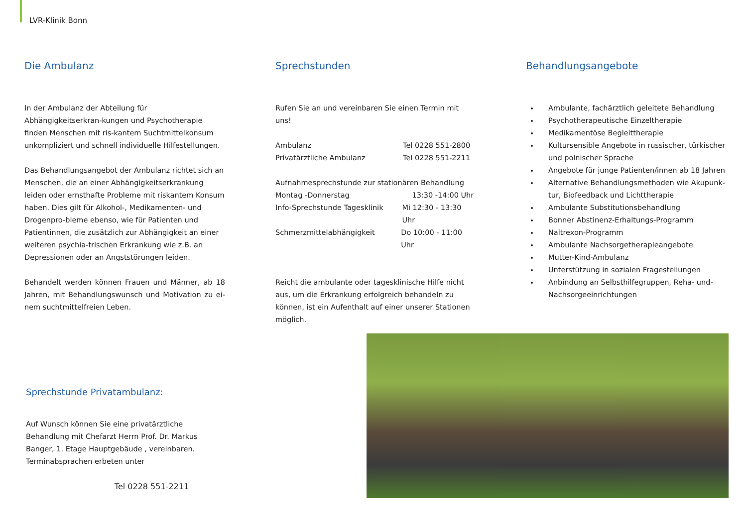LVR-Klinik Bonn
Die Ambulanz
In der Ambulanz der Abteilung für Abhängigkeitserkran-kungen und Psychotherapie finden Menschen mit ris-kantem Suchtmittelkonsum unkompliziert und schnell individuelle Hilfestellungen.
Das Behandlungsangebot der Ambulanz richtet sich an Menschen, die an einer Abhängigkeitserkrankung leiden oder ernsthafte Probleme mit riskantem Konsum haben. Dies gilt für Alkohol-, Medikamenten- und Drogenpro-bleme ebenso, wie für Patienten und Patientinnen, die zusätzlich zur Abhängigkeit an einer weiteren psychia-trischen Erkrankung wie z.B. an Depressionen oder an Angststörungen leiden.
Behandelt werden können Frauen und Männer, ab 18 Jahren, mit Behandlungswunsch und Motivation zu ei-nem suchtmittelfreien Leben.
Sprechstunden
Rufen Sie an und vereinbaren Sie einen Termin mit uns!
Ambulanz Tel 0228 551-2800
Privatärztliche Ambulanz Tel 0228 551-2211
Aufnahmesprechstunde zur stationären Behandlung
Montag -Donnerstag 13:30 -14:00 Uhr
Info-Sprechstunde Tagesklinik Mi 12:30 - 13:30 Uhr
Schmerzmittelabhängigkeit Do 10:00 - 11:00 Uhr
Reicht die ambulante oder tagesklinische Hilfe nicht aus, um die Erkrankung erfolgreich behandeln zu können, ist ein Aufenthalt auf einer unserer Stationen möglich.
Behandlungsangebote
Ambulante, fachärztlich geleitete Behandlung
Psychotherapeutische Einzeltherapie
Medikamentöse Begleittherapie
Kultursensible Angebote in russischer, türkischer und polnischer Sprache
Angebote für junge Patienten/innen ab 18 Jahren
Alternative Behandlungsmethoden wie Akupunk-tur, Biofeedback und Lichttherapie
Ambulante Substitutionsbehandlung
Bonner Abstinenz-Erhaltungs-Programm
Naltrexon-Programm
Ambulante Nachsorgetherapieangebote
Mutter-Kind-Ambulanz
Unterstützung in sozialen Fragestellungen
Anbindung an Selbsthilfegruppen, Reha- und-Nachsorgeeinrichtungen
Sprechstunde Privatambulanz:
Auf Wunsch können Sie eine privatärztliche Behandlung mit Chefarzt Herrn Prof. Dr. Markus Banger, 1. Etage Hauptgebäude , vereinbaren. Terminabsprachen erbeten unter
Tel 0228 551-2211